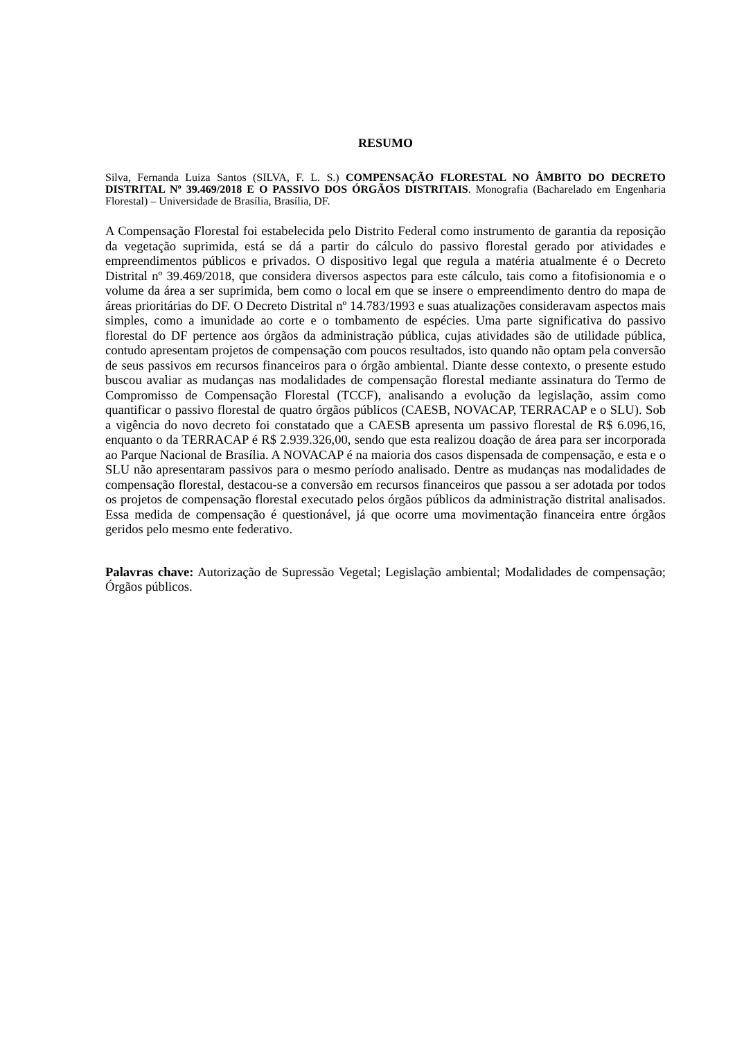RESUMO
Silva, Fernanda Luiza Santos (SILVA, F. L. S.) COMPENSAÇÃO FLORESTAL NO ÂMBITO DO DECRETO DISTRITAL Nº 39.469/2018 E O PASSIVO DOS ÓRGÃOS DISTRITAIS. Monografia (Bacharelado em Engenharia Florestal) – Universidade de Brasília, Brasília, DF.
A Compensação Florestal foi estabelecida pelo Distrito Federal como instrumento de garantia da reposição da vegetação suprimida, está se dá a partir do cálculo do passivo florestal gerado por atividades e empreendimentos públicos e privados. O dispositivo legal que regula a matéria atualmente é o Decreto Distrital nº 39.469/2018, que considera diversos aspectos para este cálculo, tais como a fitofisionomia e o volume da área a ser suprimida, bem como o local em que se insere o empreendimento dentro do mapa de áreas prioritárias do DF. O Decreto Distrital nº 14.783/1993 e suas atualizações consideravam aspectos mais simples, como a imunidade ao corte e o tombamento de espécies. Uma parte significativa do passivo florestal do DF pertence aos órgãos da administração pública, cujas atividades são de utilidade pública, contudo apresentam projetos de compensação com poucos resultados, isto quando não optam pela conversão de seus passivos em recursos financeiros para o órgão ambiental. Diante desse contexto, o presente estudo buscou avaliar as mudanças nas modalidades de compensação florestal mediante assinatura do Termo de Compromisso de Compensação Florestal (TCCF), analisando a evolução da legislação, assim como quantificar o passivo florestal de quatro órgãos públicos (CAESB, NOVACAP, TERRACAP e o SLU). Sob a vigência do novo decreto foi constatado que a CAESB apresenta um passivo florestal de R$ 6.096,16, enquanto o da TERRACAP é R$ 2.939.326,00, sendo que esta realizou doação de área para ser incorporada ao Parque Nacional de Brasília. A NOVACAP é na maioria dos casos dispensada de compensação, e esta e o SLU não apresentaram passivos para o mesmo período analisado. Dentre as mudanças nas modalidades de compensação florestal, destacou-se a conversão em recursos financeiros que passou a ser adotada por todos os projetos de compensação florestal executado pelos órgãos públicos da administração distrital analisados. Essa medida de compensação é questionável, já que ocorre uma movimentação financeira entre órgãos geridos pelo mesmo ente federativo.
Palavras chave: Autorização de Supressão Vegetal; Legislação ambiental; Modalidades de compensação; Órgãos públicos.